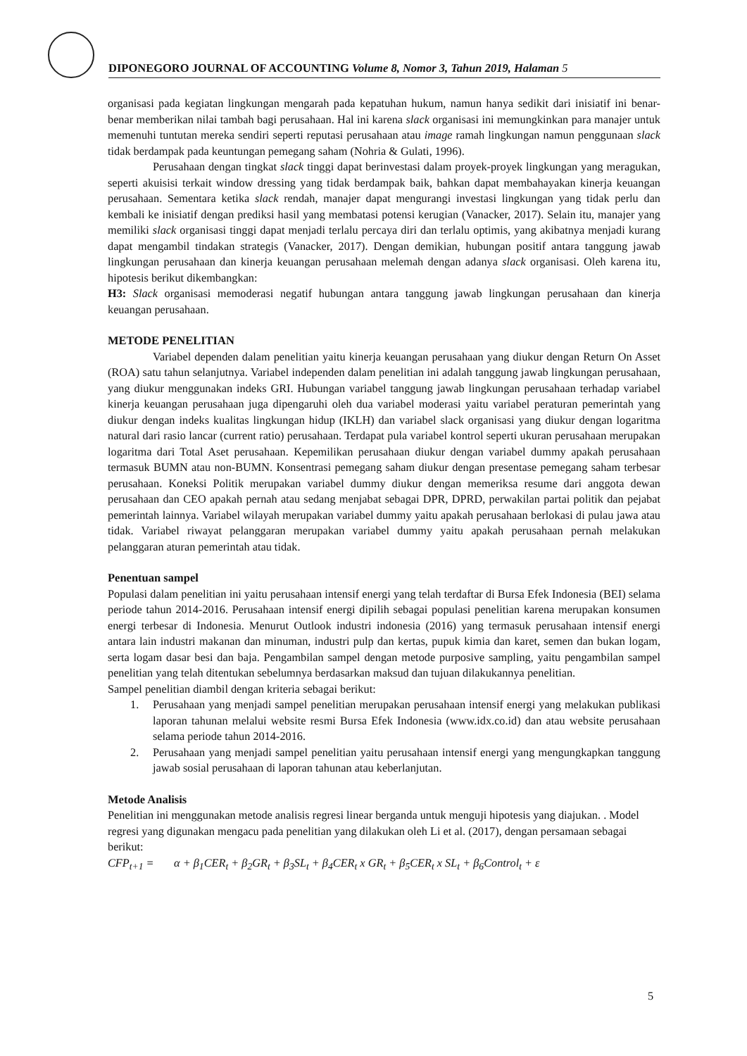DIPONEGORO JOURNAL OF ACCOUNTING Volume 8, Nomor 3, Tahun 2019, Halaman 5
organisasi pada kegiatan lingkungan mengarah pada kepatuhan hukum, namun hanya sedikit dari inisiatif ini benar-benar memberikan nilai tambah bagi perusahaan. Hal ini karena slack organisasi ini memungkinkan para manajer untuk memenuhi tuntutan mereka sendiri seperti reputasi perusahaan atau image ramah lingkungan namun penggunaan slack tidak berdampak pada keuntungan pemegang saham (Nohria & Gulati, 1996).
Perusahaan dengan tingkat slack tinggi dapat berinvestasi dalam proyek-proyek lingkungan yang meragukan, seperti akuisisi terkait window dressing yang tidak berdampak baik, bahkan dapat membahayakan kinerja keuangan perusahaan. Sementara ketika slack rendah, manajer dapat mengurangi investasi lingkungan yang tidak perlu dan kembali ke inisiatif dengan prediksi hasil yang membatasi potensi kerugian (Vanacker, 2017). Selain itu, manajer yang memiliki slack organisasi tinggi dapat menjadi terlalu percaya diri dan terlalu optimis, yang akibatnya menjadi kurang dapat mengambil tindakan strategis (Vanacker, 2017). Dengan demikian, hubungan positif antara tanggung jawab lingkungan perusahaan dan kinerja keuangan perusahaan melemah dengan adanya slack organisasi. Oleh karena itu, hipotesis berikut dikembangkan:
H3: Slack organisasi memoderasi negatif hubungan antara tanggung jawab lingkungan perusahaan dan kinerja keuangan perusahaan.
METODE PENELITIAN
Variabel dependen dalam penelitian yaitu kinerja keuangan perusahaan yang diukur dengan Return On Asset (ROA) satu tahun selanjutnya. Variabel independen dalam penelitian ini adalah tanggung jawab lingkungan perusahaan, yang diukur menggunakan indeks GRI. Hubungan variabel tanggung jawab lingkungan perusahaan terhadap variabel kinerja keuangan perusahaan juga dipengaruhi oleh dua variabel moderasi yaitu variabel peraturan pemerintah yang diukur dengan indeks kualitas lingkungan hidup (IKLH) dan variabel slack organisasi yang diukur dengan logaritma natural dari rasio lancar (current ratio) perusahaan. Terdapat pula variabel kontrol seperti ukuran perusahaan merupakan logaritma dari Total Aset perusahaan. Kepemilikan perusahaan diukur dengan variabel dummy apakah perusahaan termasuk BUMN atau non-BUMN. Konsentrasi pemegang saham diukur dengan presentase pemegang saham terbesar perusahaan. Koneksi Politik merupakan variabel dummy diukur dengan memeriksa resume dari anggota dewan perusahaan dan CEO apakah pernah atau sedang menjabat sebagai DPR, DPRD, perwakilan partai politik dan pejabat pemerintah lainnya. Variabel wilayah merupakan variabel dummy yaitu apakah perusahaan berlokasi di pulau jawa atau tidak. Variabel riwayat pelanggaran merupakan variabel dummy yaitu apakah perusahaan pernah melakukan pelanggaran aturan pemerintah atau tidak.
Penentuan sampel
Populasi dalam penelitian ini yaitu perusahaan intensif energi yang telah terdaftar di Bursa Efek Indonesia (BEI) selama periode tahun 2014-2016. Perusahaan intensif energi dipilih sebagai populasi penelitian karena merupakan konsumen energi terbesar di Indonesia. Menurut Outlook industri indonesia (2016) yang termasuk perusahaan intensif energi antara lain industri makanan dan minuman, industri pulp dan kertas, pupuk kimia dan karet, semen dan bukan logam, serta logam dasar besi dan baja. Pengambilan sampel dengan metode purposive sampling, yaitu pengambilan sampel penelitian yang telah ditentukan sebelumnya berdasarkan maksud dan tujuan dilakukannya penelitian.
Sampel penelitian diambil dengan kriteria sebagai berikut:
1. Perusahaan yang menjadi sampel penelitian merupakan perusahaan intensif energi yang melakukan publikasi laporan tahunan melalui website resmi Bursa Efek Indonesia (www.idx.co.id) dan atau website perusahaan selama periode tahun 2014-2016.
2. Perusahaan yang menjadi sampel penelitian yaitu perusahaan intensif energi yang mengungkapkan tanggung jawab sosial perusahaan di laporan tahunan atau keberlanjutan.
Metode Analisis
Penelitian ini menggunakan metode analisis regresi linear berganda untuk menguji hipotesis yang diajukan. . Model regresi yang digunakan mengacu pada penelitian yang dilakukan oleh Li et al. (2017), dengan persamaan sebagai berikut:
CFP<sub>t+1</sub> = α + β<sub>1</sub>CER<sub>t</sub> + β<sub>2</sub>GR<sub>t</sub> + β<sub>3</sub>SL<sub>t</sub> + β<sub>4</sub>CER<sub>t</sub> x GR<sub>t</sub> + β<sub>5</sub>CER<sub>t</sub> x SL<sub>t</sub> + β<sub>6</sub>Control<sub>t</sub> + ε
5